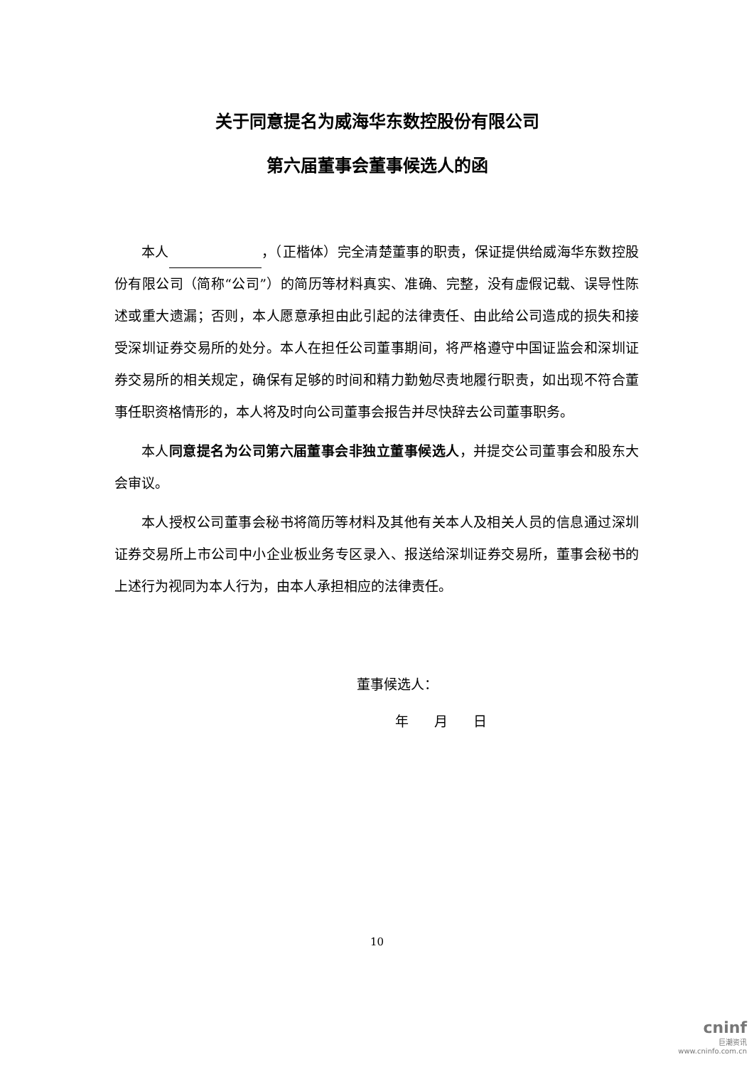关于同意提名为威海华东数控股份有限公司
第六届董事会董事候选人的函
本人 ，（正楷体）完全清楚董事的职责，保证提供给威海华东数控股份有限公司（简称“公司”）的简历等材料真实、准确、完整，没有虚假记载、误导性陈述或重大遗漏；否则，本人愿意承担由此引起的法律责任、由此给公司造成的损失和接受深圳证券交易所的处分。本人在担任公司董事期间，将严格遵守中国证监会和深圳证券交易所的相关规定，确保有足够的时间和精力勤勉尽责地履行职责，如出现不符合董事任职资格情形的，本人将及时向公司董事会报告并尽快辞去公司董事职务。
本人同意提名为公司第六届董事会非独立董事候选人，并提交公司董事会和股东大会审议。
本人授权公司董事会秘书将简历等材料及其他有关本人及相关人员的信息通过深圳证券交易所上市公司中小企业板业务专区录入、报送给深圳证券交易所，董事会秘书的上述行为视同为本人行为，由本人承担相应的法律责任。
董事候选人：
年 月 日
10
cninf
巨潮资讯
www.cninfo.com.cn